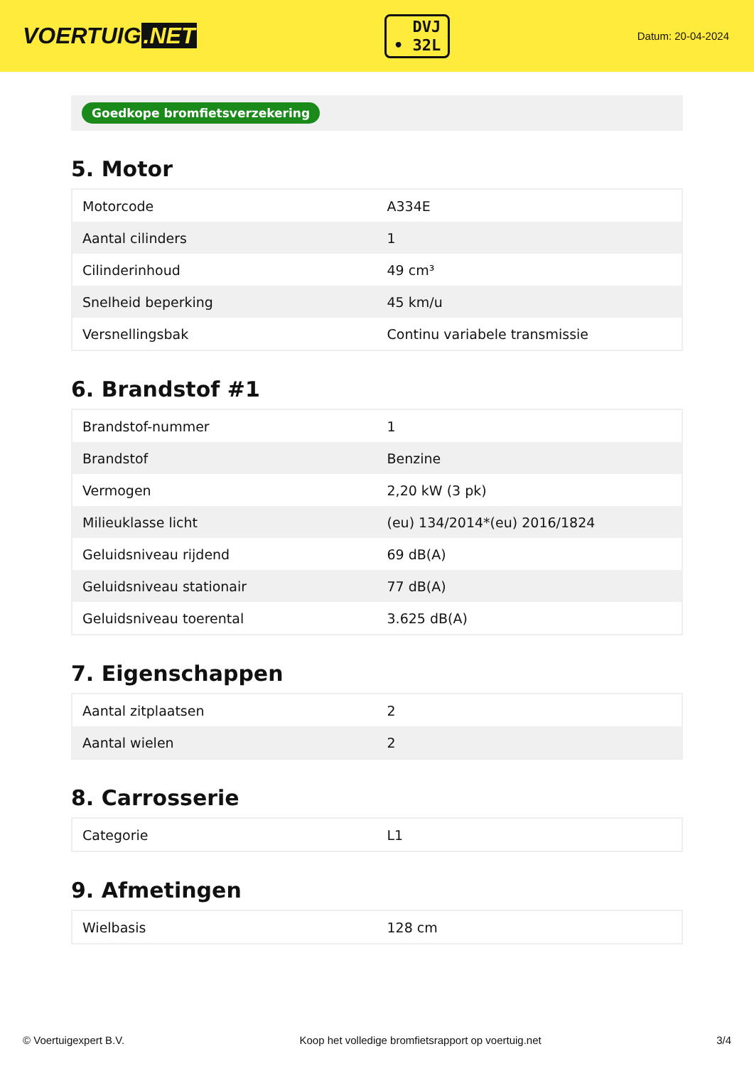VOERTUIG.NET
DVJ
• 32L
Datum: 20-04-2024
Goedkope bromfietsverzekering
5. Motor
| Motorcode | A334E |
| Aantal cilinders | 1 |
| Cilinderinhoud | 49 cm³ |
| Snelheid beperking | 45 km/u |
| Versnellingsbak | Continu variabele transmissie |
6. Brandstof #1
| Brandstof-nummer | 1 |
| Brandstof | Benzine |
| Vermogen | 2,20 kW (3 pk) |
| Milieuklasse licht | (eu) 134/2014*(eu) 2016/1824 |
| Geluidsniveau rijdend | 69 dB(A) |
| Geluidsniveau stationair | 77 dB(A) |
| Geluidsniveau toerental | 3.625 dB(A) |
7. Eigenschappen
| Aantal zitplaatsen | 2 |
| Aantal wielen | 2 |
8. Carrosserie
| Categorie | L1 |
9. Afmetingen
| Wielbasis | 128 cm |
© Voertuigexpert B.V. Koop het volledige bromfietsrapport op voertuig.net 3/4